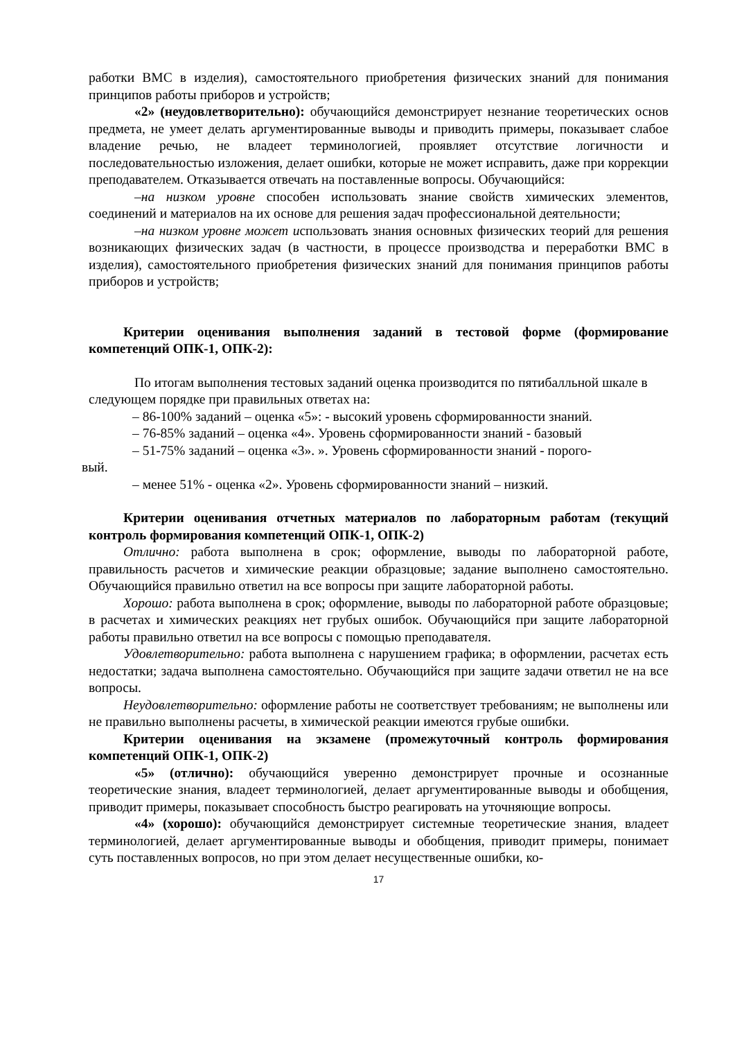работки ВМС в изделия), самостоятельного приобретения физических знаний для понимания принципов работы приборов и устройств;
«2» (неудовлетворительно): обучающийся демонстрирует незнание теоретических основ предмета, не умеет делать аргументированные выводы и приводить примеры, показывает слабое владение речью, не владеет терминологией, проявляет отсутствие логичности и последовательностью изложения, делает ошибки, которые не может исправить, даже при коррекции преподавателем. Отказывается отвечать на поставленные вопросы. Обучающийся:
–на низком уровне способен использовать знание свойств химических элементов, соединений и материалов на их основе для решения задач профессиональной деятельности;
–на низком уровне может использовать знания основных физических теорий для решения возникающих физических задач (в частности, в процессе производства и переработки ВМС в изделия), самостоятельного приобретения физических знаний для понимания принципов работы приборов и устройств;
Критерии оценивания выполнения заданий в тестовой форме (формирование компетенций ОПК-1, ОПК-2):
По итогам выполнения тестовых заданий оценка производится по пятибалльной шкале в следующем порядке при правильных ответах на:
– 86-100% заданий – оценка «5»: - высокий уровень сформированности знаний.
– 76-85% заданий – оценка «4». Уровень сформированности знаний - базовый
– 51-75% заданий – оценка «3». ». Уровень сформированности знаний - порого-
вый.
– менее 51% - оценка «2». Уровень сформированности знаний – низкий.
Критерии оценивания отчетных материалов по лабораторным работам (текущий контроль формирования компетенций ОПК-1, ОПК-2)
Отлично: работа выполнена в срок; оформление, выводы по лабораторной работе, правильность расчетов и химические реакции образцовые; задание выполнено самостоятельно. Обучающийся правильно ответил на все вопросы при защите лабораторной работы.
Хорошо: работа выполнена в срок; оформление, выводы по лабораторной работе образцовые; в расчетах и химических реакциях нет грубых ошибок. Обучающийся при защите лабораторной работы правильно ответил на все вопросы с помощью преподавателя.
Удовлетворительно: работа выполнена с нарушением графика; в оформлении, расчетах есть недостатки; задача выполнена самостоятельно. Обучающийся при защите задачи ответил не на все вопросы.
Неудовлетворительно: оформление работы не соответствует требованиям; не выполнены или не правильно выполнены расчеты, в химической реакции имеются грубые ошибки.
Критерии оценивания на экзамене (промежуточный контроль формирования компетенций ОПК-1, ОПК-2)
«5» (отлично): обучающийся уверенно демонстрирует прочные и осознанные теоретические знания, владеет терминологией, делает аргументированные выводы и обобщения, приводит примеры, показывает способность быстро реагировать на уточняющие вопросы.
«4» (хорошо): обучающийся демонстрирует системные теоретические знания, владеет терминологией, делает аргументированные выводы и обобщения, приводит примеры, понимает суть поставленных вопросов, но при этом делает несущественные ошибки, ко-
17